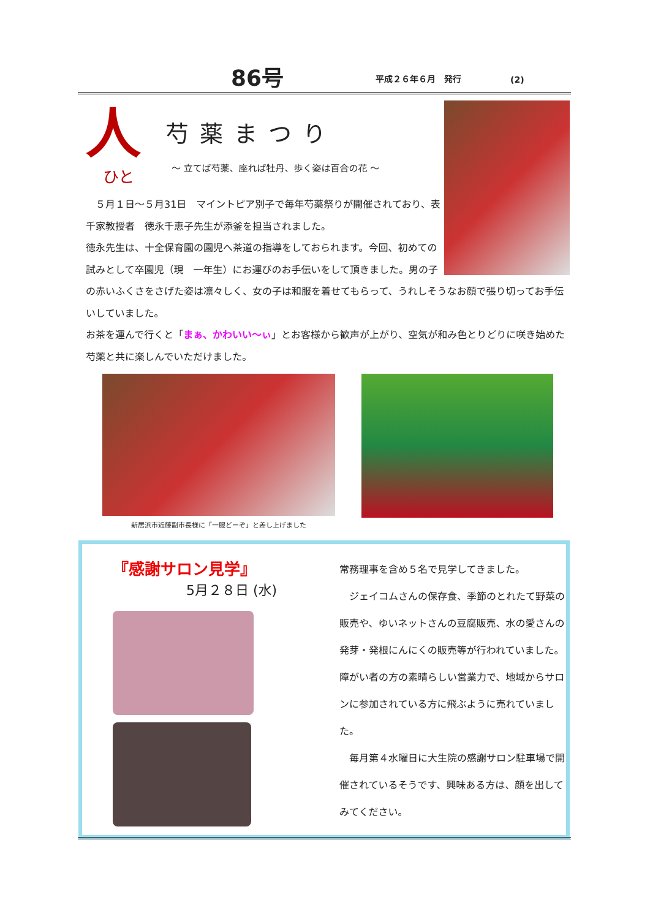86号 平成２６年６月　発行 (2)
人
ひと
芍薬まつり
～ 立てば芍薬、座れば牡丹、歩く姿は百合の花 ～
　５月１日～５月31日　マイントピア別子で毎年芍薬祭りが開催されており、表千家教授者　徳永千恵子先生が添釜を担当されました。
徳永先生は、十全保育園の園児へ茶道の指導をしておられます。今回、初めての試みとして卒園児（現　一年生）にお運びのお手伝いをして頂きました。男の子の赤いふくさをさげた姿は凛々しく、女の子は和服を着せてもらって、うれしそうなお顔で張り切ってお手伝いしていました。
お茶を運んで行くと「まぁ、かわいい～ぃ」とお客様から歓声が上がり、空気が和み色とりどりに咲き始めた芍薬と共に楽しんでいただけました。
新居浜市近藤副市長様に「一服どーぞ」と差し上げました
『感謝サロン見学』
5月２８日 (水)
常務理事を含め５名で見学してきました。
　ジェイコムさんの保存食、季節のとれたて野菜の販売や、ゆいネットさんの豆腐販売、水の愛さんの発芽・発根にんにくの販売等が行われていました。障がい者の方の素晴らしい営業力で、地域からサロンに参加されている方に飛ぶように売れていました。
　毎月第４水曜日に大生院の感謝サロン駐車場で開催されているそうです、興味ある方は、顔を出してみてください。